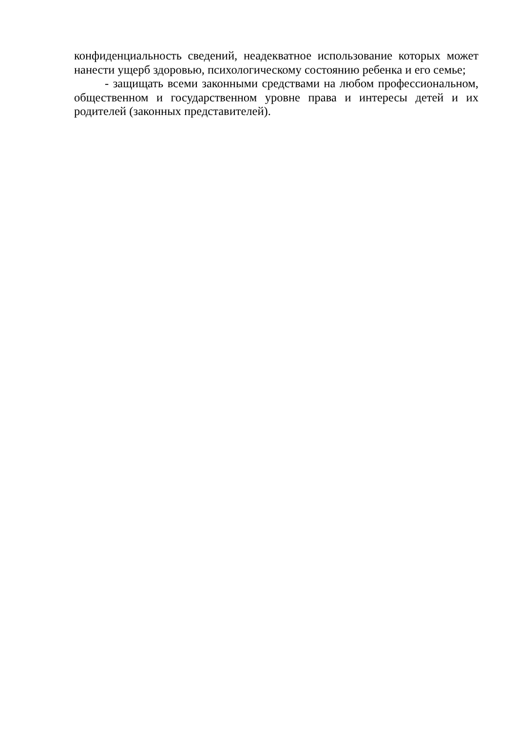конфиденциальность сведений, неадекватное использование которых может нанести ущерб здоровью, психологическому состоянию ребенка и его семье;
- защищать всеми законными средствами на любом профессиональном, общественном и государственном уровне права и интересы детей и их родителей (законных представителей).